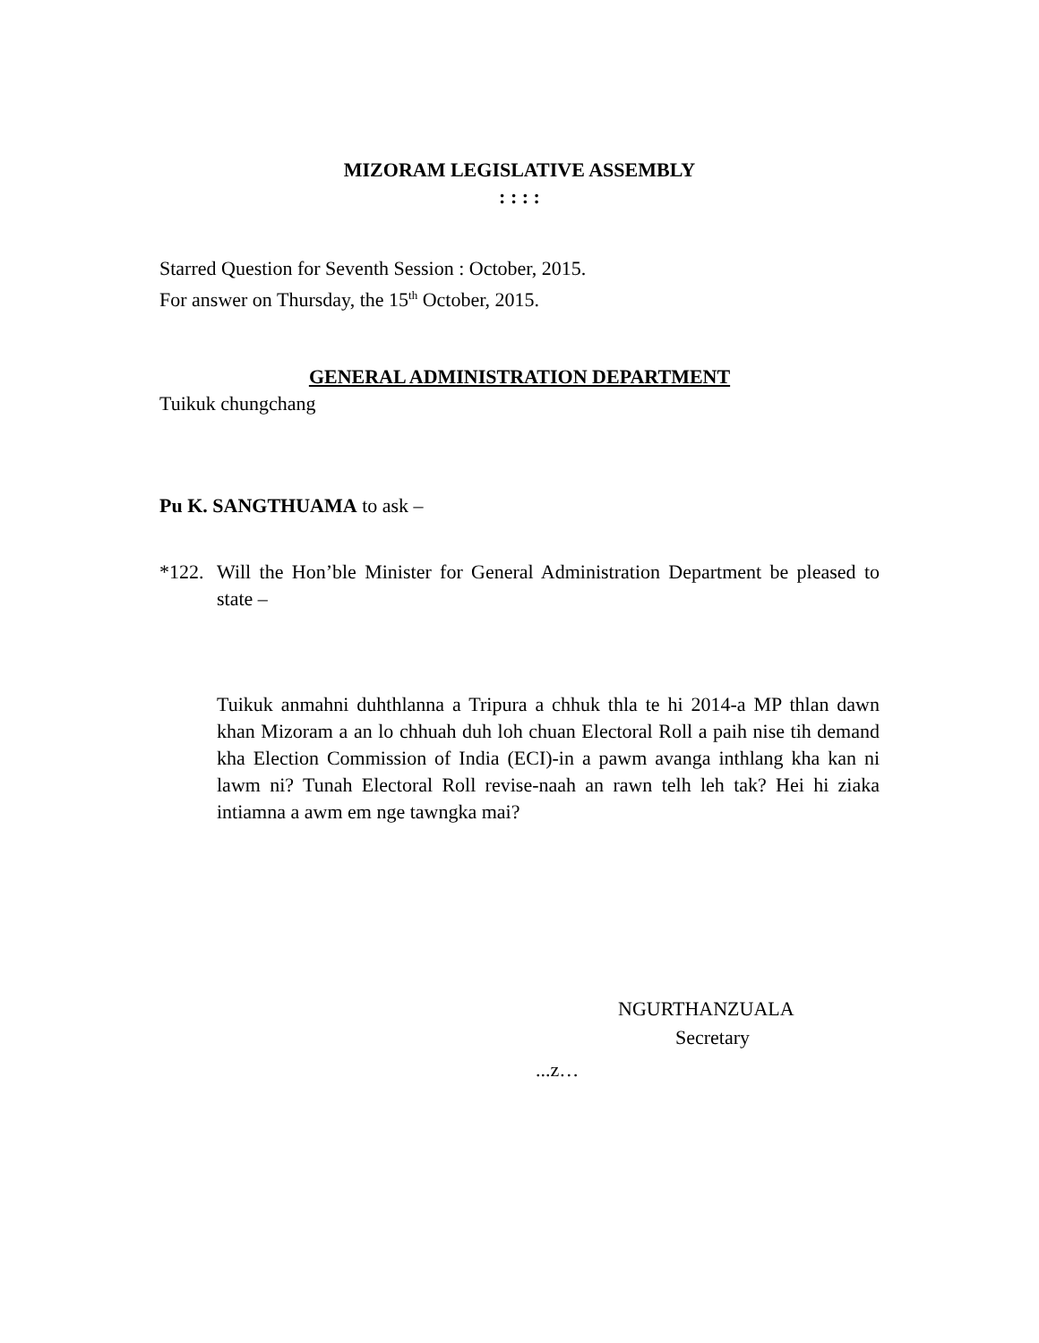MIZORAM LEGISLATIVE ASSEMBLY
: : : :
Starred Question for Seventh Session : October, 2015.
For answer on Thursday, the 15<sup>th</sup> October, 2015.
GENERAL ADMINISTRATION DEPARTMENT
Tuikuk chungchang
Pu K. SANGTHUAMA to ask –
*122. Will the Hon’ble Minister for General Administration Department be pleased to state –
Tuikuk anmahni duhthlanna a Tripura a chhuk thla te hi 2014-a MP thlan dawn khan Mizoram a an lo chhuah duh loh chuan Electoral Roll a paih nise tih demand kha Election Commission of India (ECI)-in a pawm avanga inthlang kha kan ni lawm ni? Tunah Electoral Roll revise-naah an rawn telh leh tak? Hei hi ziaka intiamna a awm em nge tawngka mai?
NGURTHANZUALA
Secretary
...z…